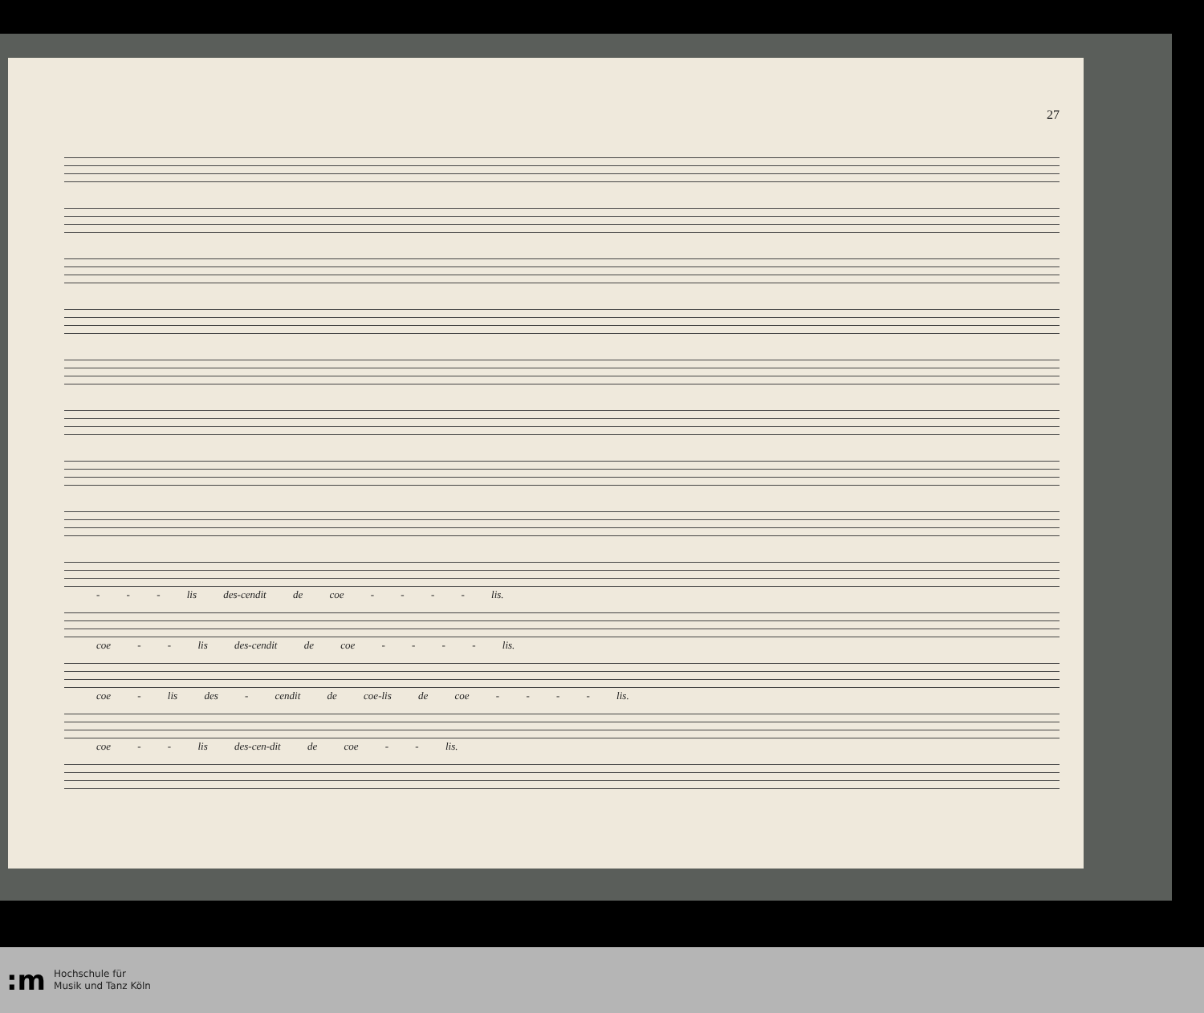27
- - - lis des-cendit de coe - - - - lis.
coe - - lis des-cendit de coe - - - - lis.
coe - lis des - cendit de coe-lis de coe - - - - lis.
coe - - lis des-cen-dit de coe - - lis.
:m
Hochschule für
Musik und Tanz Köln